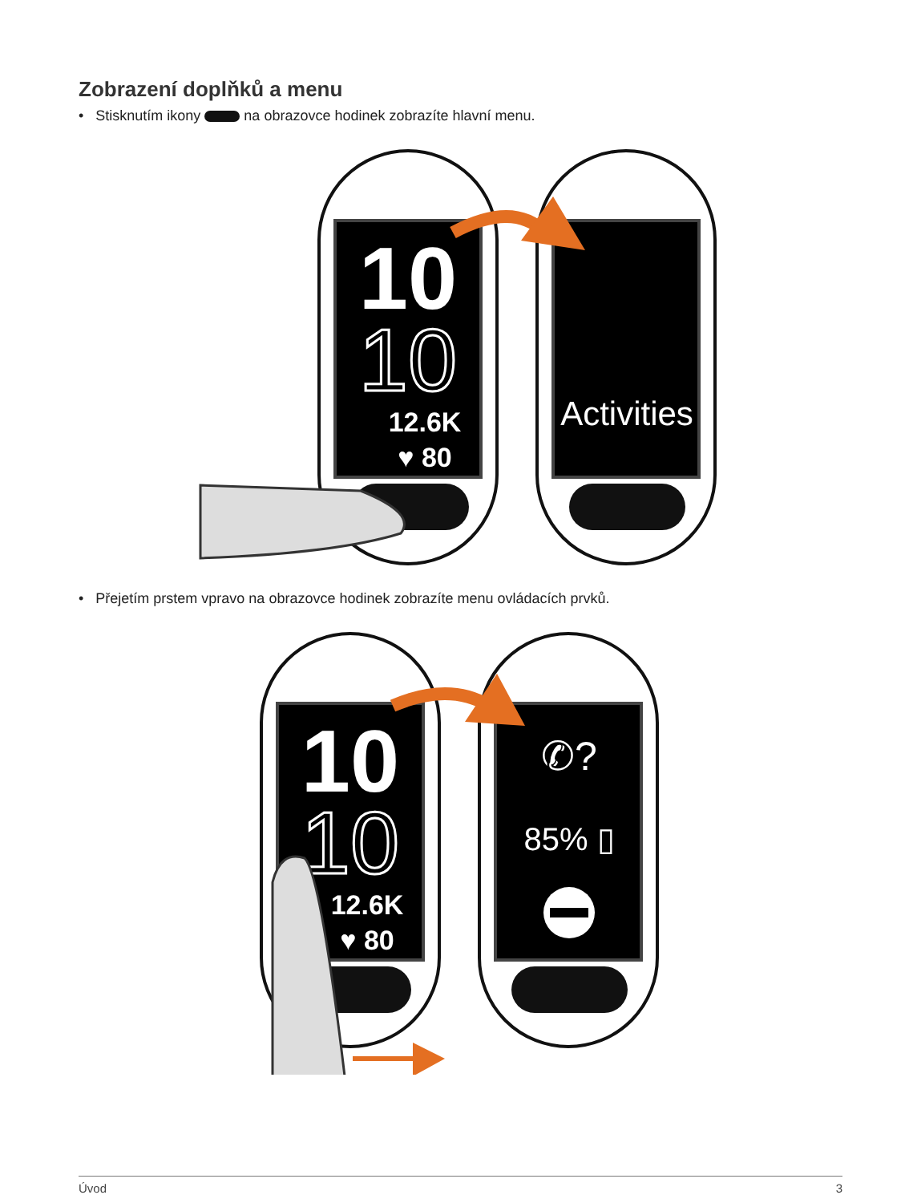Zobrazení doplňků a menu
• Stisknutím ikony na obrazovce hodinek zobrazíte hlavní menu.
10
10
12.6K
♥ 80
Activities
• Přejetím prstem vpravo na obrazovce hodinek zobrazíte menu ovládacích prvků.
10
10
12.6K
♥ 80
✆?
85% ▯
Úvod 3